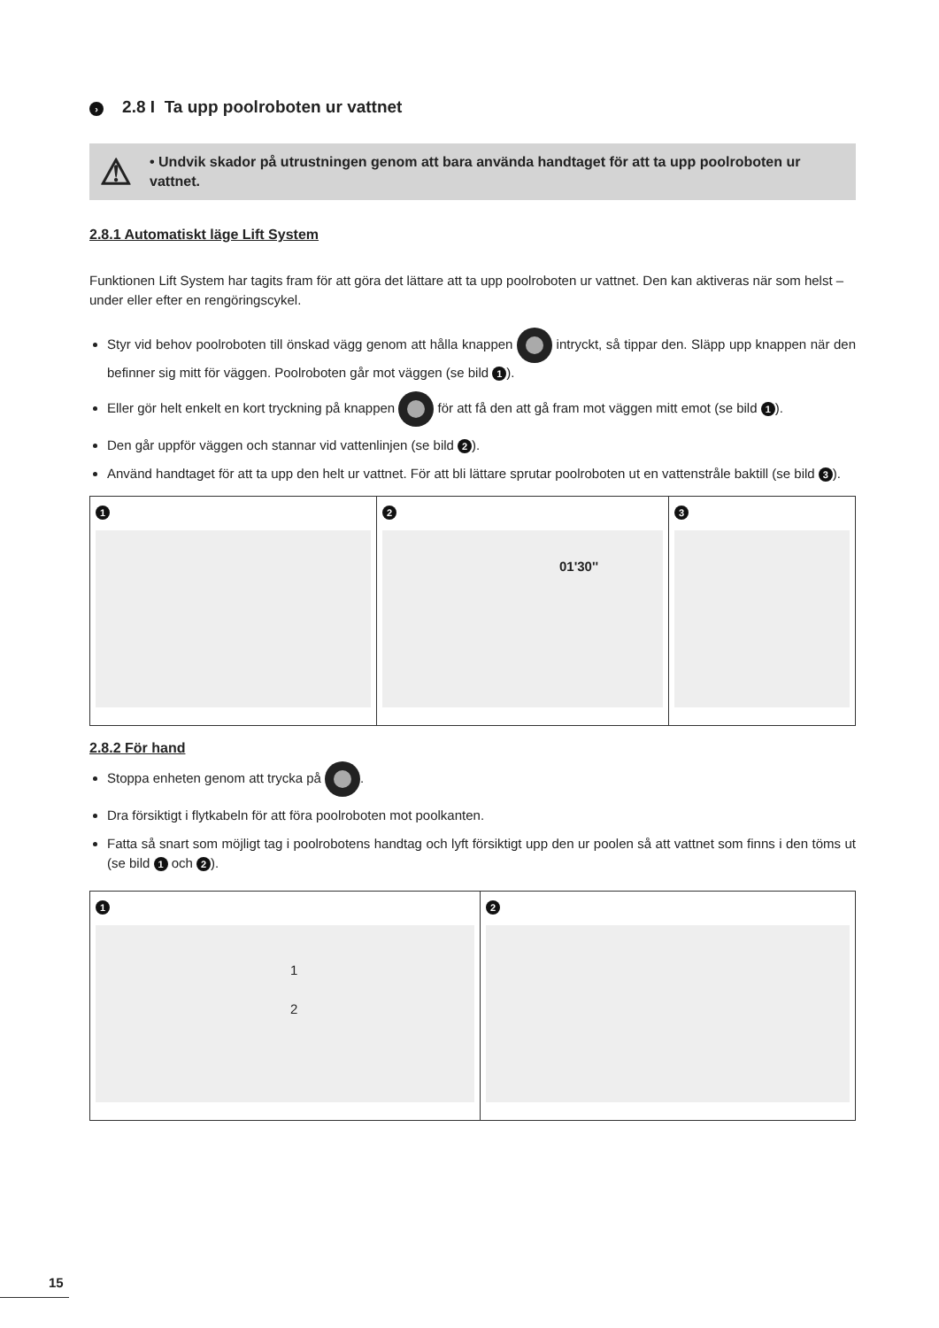› 2.8 I Ta upp poolroboten ur vattnet
⚠
• Undvik skador på utrustningen genom att bara använda handtaget för att ta upp poolroboten ur vattnet.
2.8.1 Automatiskt läge Lift System
Funktionen Lift System har tagits fram för att göra det lättare att ta upp poolroboten ur vattnet. Den kan aktiveras när som helst – under eller efter en rengöringscykel.
Styr vid behov poolroboten till önskad vägg genom att hålla knappen intryckt, så tippar den. Släpp upp knappen när den befinner sig mitt för väggen. Poolroboten går mot väggen (se bild 1).
Eller gör helt enkelt en kort tryckning på knappen för att få den att gå fram mot väggen mitt emot (se bild 1).
Den går uppför väggen och stannar vid vattenlinjen (se bild 2).
Använd handtaget för att ta upp den helt ur vattnet. För att bli lättare sprutar poolroboten ut en vattenstråle baktill (se bild 3).
1 2
01'30''
3
2.8.2 För hand
Stoppa enheten genom att trycka på .
Dra försiktigt i flytkabeln för att föra poolroboten mot poolkanten.
Fatta så snart som möjligt tag i poolrobotens handtag och lyft försiktigt upp den ur poolen så att vattnet som finns i den töms ut (se bild 1 och 2).
1
1
2
2
15